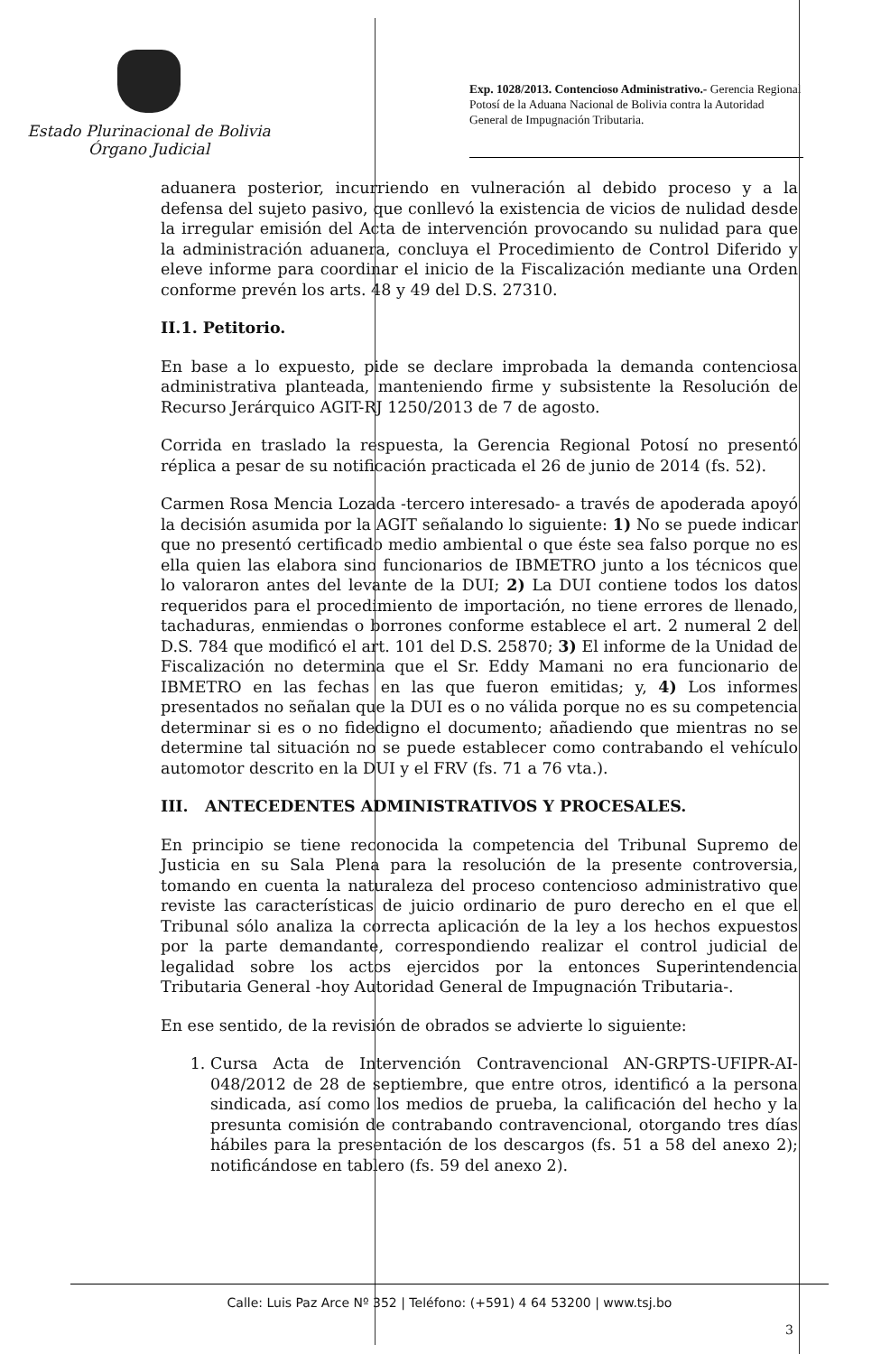Estado Plurinacional de Bolivia
Órgano Judicial
Exp. 1028/2013. Contencioso Administrativo.- Gerencia Regional Potosí de la Aduana Nacional de Bolivia contra la Autoridad General de Impugnación Tributaria.
aduanera posterior, incurriendo en vulneración al debido proceso y a la defensa del sujeto pasivo, que conllevó la existencia de vicios de nulidad desde la irregular emisión del Acta de intervención provocando su nulidad para que la administración aduanera, concluya el Procedimiento de Control Diferido y eleve informe para coordinar el inicio de la Fiscalización mediante una Orden conforme prevén los arts. 48 y 49 del D.S. 27310.
II.1. Petitorio.
En base a lo expuesto, pide se declare improbada la demanda contenciosa administrativa planteada, manteniendo firme y subsistente la Resolución de Recurso Jerárquico AGIT-RJ 1250/2013 de 7 de agosto.
Corrida en traslado la respuesta, la Gerencia Regional Potosí no presentó réplica a pesar de su notificación practicada el 26 de junio de 2014 (fs. 52).
Carmen Rosa Mencia Lozada -tercero interesado- a través de apoderada apoyó la decisión asumida por la AGIT señalando lo siguiente: 1) No se puede indicar que no presentó certificado medio ambiental o que éste sea falso porque no es ella quien las elabora sino funcionarios de IBMETRO junto a los técnicos que lo valoraron antes del levante de la DUI; 2) La DUI contiene todos los datos requeridos para el procedimiento de importación, no tiene errores de llenado, tachaduras, enmiendas o borrones conforme establece el art. 2 numeral 2 del D.S. 784 que modificó el art. 101 del D.S. 25870; 3) El informe de la Unidad de Fiscalización no determina que el Sr. Eddy Mamani no era funcionario de IBMETRO en las fechas en las que fueron emitidas; y, 4) Los informes presentados no señalan que la DUI es o no válida porque no es su competencia determinar si es o no fidedigno el documento; añadiendo que mientras no se determine tal situación no se puede establecer como contrabando el vehículo automotor descrito en la DUI y el FRV (fs. 71 a 76 vta.).
III. ANTECEDENTES ADMINISTRATIVOS Y PROCESALES.
En principio se tiene reconocida la competencia del Tribunal Supremo de Justicia en su Sala Plena para la resolución de la presente controversia, tomando en cuenta la naturaleza del proceso contencioso administrativo que reviste las características de juicio ordinario de puro derecho en el que el Tribunal sólo analiza la correcta aplicación de la ley a los hechos expuestos por la parte demandante, correspondiendo realizar el control judicial de legalidad sobre los actos ejercidos por la entonces Superintendencia Tributaria General -hoy Autoridad General de Impugnación Tributaria-.
En ese sentido, de la revisión de obrados se advierte lo siguiente:
1. Cursa Acta de Intervención Contravencional AN-GRPTS-UFIPR-AI-048/2012 de 28 de septiembre, que entre otros, identificó a la persona sindicada, así como los medios de prueba, la calificación del hecho y la presunta comisión de contrabando contravencional, otorgando tres días hábiles para la presentación de los descargos (fs. 51 a 58 del anexo 2); notificándose en tablero (fs. 59 del anexo 2).
Calle: Luis Paz Arce Nº 352 | Teléfono: (+591) 4 64 53200 | www.tsj.bo
3